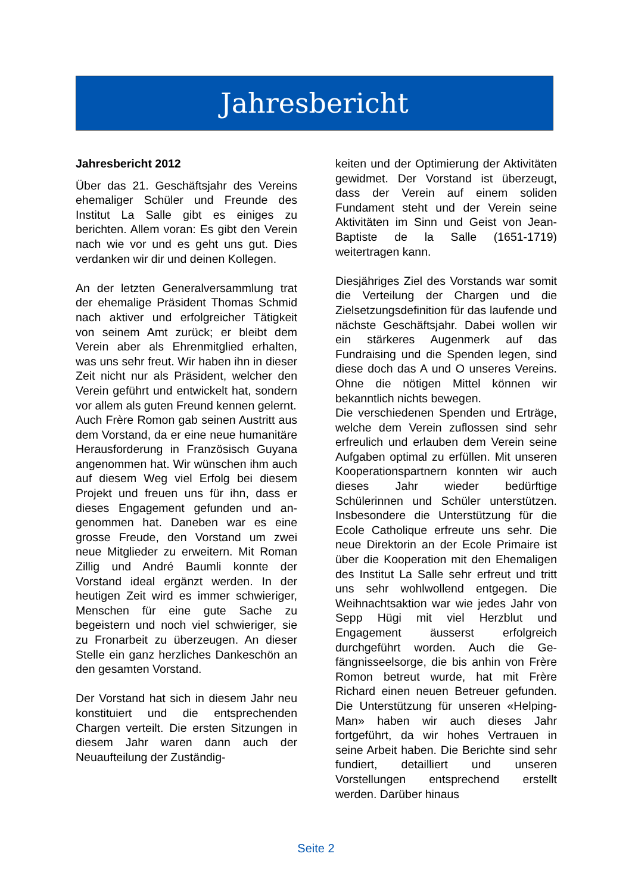Jahresbericht
Jahresbericht 2012
Über das 21. Geschäftsjahr des Vereins ehemaliger Schüler und Freunde des Institut La Salle gibt es einiges zu berichten. Allem voran: Es gibt den Verein nach wie vor und es geht uns gut. Dies verdanken wir dir und deinen Kollegen.
An der letzten Generalversammlung trat der ehemalige Präsident Thomas Schmid nach aktiver und erfolgreicher Tätigkeit von seinem Amt zurück; er bleibt dem Verein aber als Ehrenmit­glied erhalten, was uns sehr freut. Wir haben ihn in dieser Zeit nicht nur als Präsident, welcher den Verein geführt und entwickelt hat, sondern vor allem als guten Freund kennen gelernt.
Auch Frère Romon gab seinen Austritt aus dem Vorstand, da er eine neue humanitäre Herausforderung in Französisch Guyana angenommen hat. Wir wünschen ihm auch auf diesem Weg viel Erfolg bei diesem Projekt und freuen uns für ihn, dass er dieses Engagement gefunden und an­genommen hat. Daneben war es eine grosse Freude, den Vorstand um zwei neue Mitglieder zu erweitern. Mit Roman Zillig und André Baumli konnte der Vorstand ideal ergänzt werden. In der heutigen Zeit wird es immer schwieriger, Menschen für eine gute Sache zu begeistern und noch viel schwieriger, sie zu Fronarbeit zu über­zeugen. An dieser Stelle ein ganz herzliches Dankeschön an den ge­samten Vorstand.
Der Vorstand hat sich in diesem Jahr neu konstituiert und die entsprechen­den Chargen verteilt. Die ersten Sitzungen in diesem Jahr waren dann auch der Neuaufteilung der Zuständig-
keiten und der Optimierung der Aktivi­täten gewidmet. Der Vorstand ist über­zeugt, dass der Verein auf einem soli­den Fundament steht und der Verein seine Aktivitäten im Sinn und Geist von Jean-Baptiste de la Salle (1651-1719) weitertragen kann.
Diesjähriges Ziel des Vorstands war somit die Verteilung der Chargen und die Zielsetzungsdefinition für das lau­fende und nächste Geschäftsjahr. Dabei wollen wir ein stärkeres Augen­merk auf das Fundraising und die Spenden legen, sind diese doch das A und O unseres Vereins. Ohne die nöti­gen Mittel können wir bekanntlich nichts bewegen.
Die verschiedenen Spenden und Er­träge, welche dem Verein zuflossen sind sehr erfreulich und erlauben dem Verein seine Aufgaben optimal zu er­füllen. Mit unseren Kooperationspart­nern konnten wir auch dieses Jahr wieder bedürftige Schülerinnen und Schüler unterstützen. Insbesondere die Unterstützung für die Ecole Catholique erfreute uns sehr. Die neue Direktorin an der Ecole Primaire ist über die Ko­operation mit den Ehemaligen des Institut La Salle sehr erfreut und tritt uns sehr wohlwollend entgegen. Die Weihnachtsaktion war wie jedes Jahr von Sepp Hügi mit viel Herzblut und Engagement äusserst erfolgreich durchgeführt worden. Auch die Ge­fängnisseelsorge, die bis anhin von Frère Romon betreut wurde, hat mit Frère Richard einen neuen Betreuer gefunden. Die Unterstützung für unse­ren «Helping-Man» haben wir auch dieses Jahr fortgeführt, da wir hohes Vertrauen in seine Arbeit haben. Die Berichte sind sehr fundiert, detailliert und unseren Vorstellungen entsprech­end erstellt werden. Darüber hinaus
Seite 2